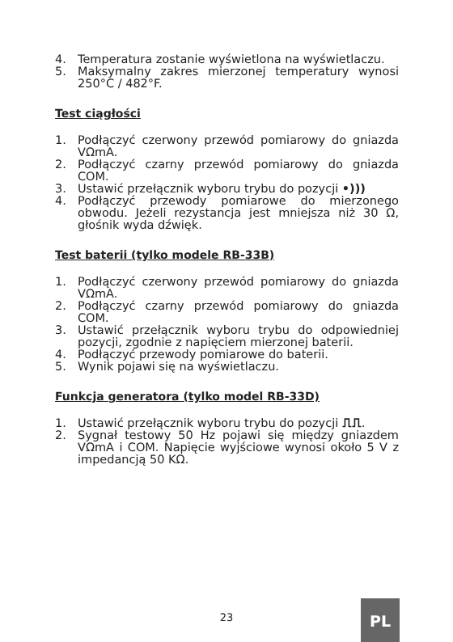4. Temperatura zostanie wyświetlona na wyświetlaczu.
5. Maksymalny zakres mierzonej temperatury wynosi 250°C / 482°F.
Test ciągłości
1. Podłączyć czerwony przewód pomiarowy do gniazda VΩmA.
2. Podłączyć czarny przewód pomiarowy do gniazda COM.
3. Ustawić przełącznik wyboru trybu do pozycji •)))
4. Podłączyć przewody pomiarowe do mierzonego obwodu. Jeżeli rezystancja jest mniejsza niż 30 Ω, głośnik wyda dźwięk.
Test baterii (tylko modele RB-33B)
1. Podłączyć czerwony przewód pomiarowy do gniazda VΩmA.
2. Podłączyć czarny przewód pomiarowy do gniazda COM.
3. Ustawić przełącznik wyboru trybu do odpowiedniej pozycji, zgodnie z napięciem mierzonej baterii.
4. Podłączyć przewody pomiarowe do baterii.
5. Wynik pojawi się na wyświetlaczu.
Funkcja generatora (tylko model RB-33D)
1. Ustawić przełącznik wyboru trybu do pozycji ⎍⎍.
2. Sygnał testowy 50 Hz pojawi się między gniazdem VΩmA i COM. Napięcie wyjściowe wynosi około 5 V z impedancją 50 KΩ.
23
PL